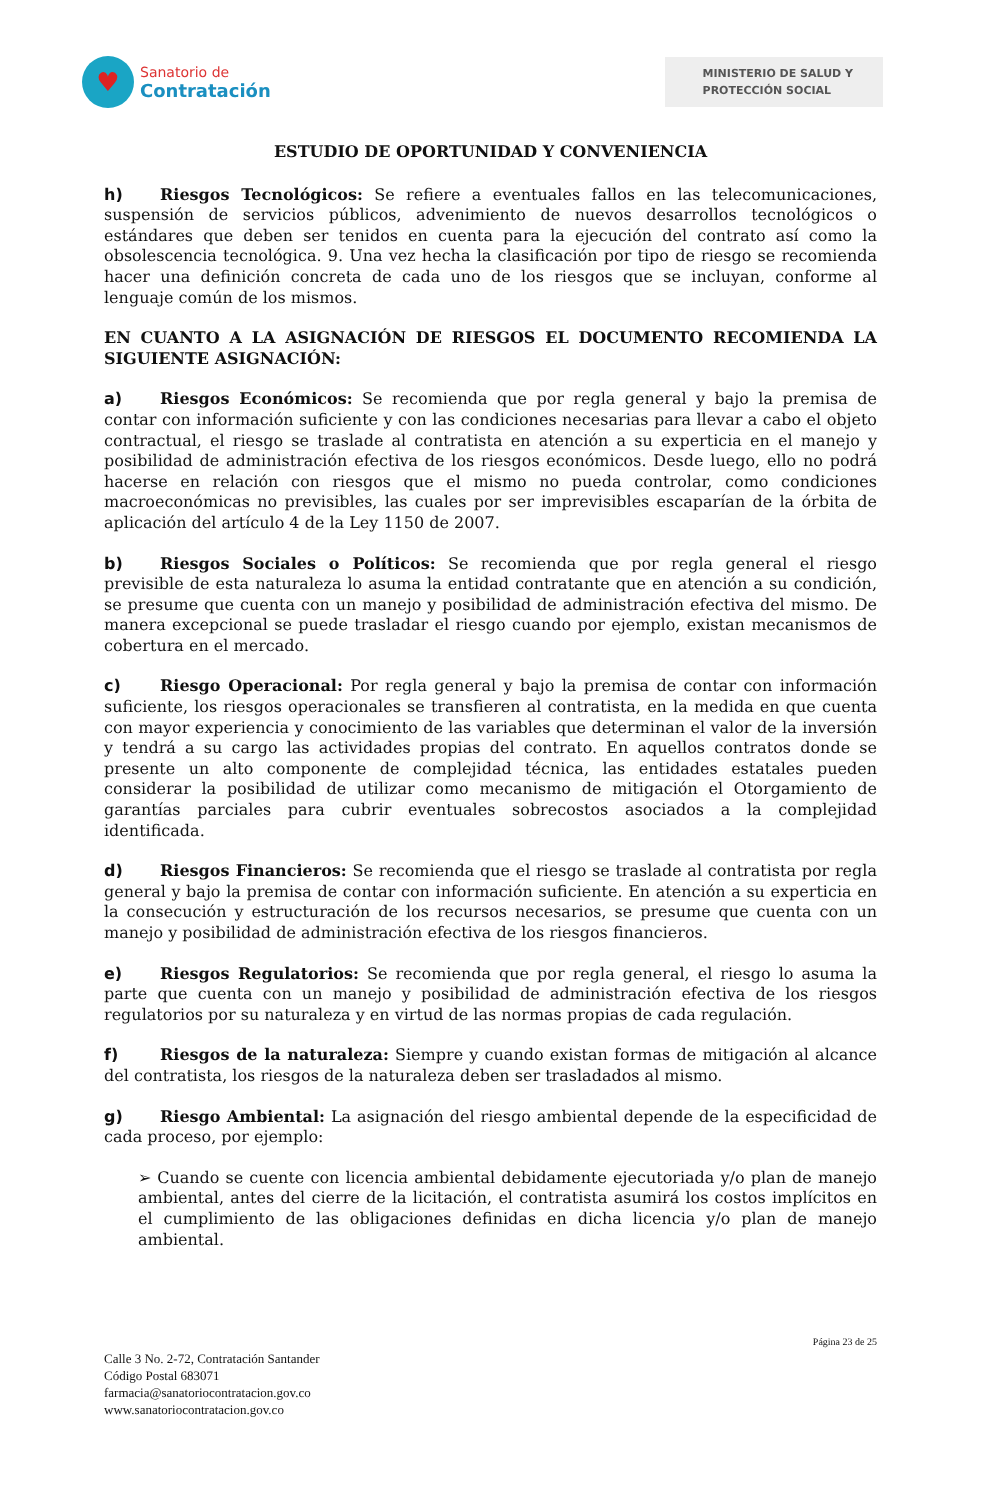♥
Sanatorio de
Contratación
MINISTERIO DE SALUD Y
PROTECCIÓN SOCIAL
ESTUDIO DE OPORTUNIDAD Y CONVENIENCIA
h) Riesgos Tecnológicos: Se refiere a eventuales fallos en las telecomunicaciones, suspensión de servicios públicos, advenimiento de nuevos desarrollos tecnológicos o estándares que deben ser tenidos en cuenta para la ejecución del contrato así como la obsolescencia tecnológica. 9. Una vez hecha la clasificación por tipo de riesgo se recomienda hacer una definición concreta de cada uno de los riesgos que se incluyan, conforme al lenguaje común de los mismos.
EN CUANTO A LA ASIGNACIÓN DE RIESGOS EL DOCUMENTO RECOMIENDA LA SIGUIENTE ASIGNACIÓN:
a) Riesgos Económicos: Se recomienda que por regla general y bajo la premisa de contar con información suficiente y con las condiciones necesarias para llevar a cabo el objeto contractual, el riesgo se traslade al contratista en atención a su experticia en el manejo y posibilidad de administración efectiva de los riesgos económicos. Desde luego, ello no podrá hacerse en relación con riesgos que el mismo no pueda controlar, como condiciones macroeconómicas no previsibles, las cuales por ser imprevisibles escaparían de la órbita de aplicación del artículo 4 de la Ley 1150 de 2007.
b) Riesgos Sociales o Políticos: Se recomienda que por regla general el riesgo previsible de esta naturaleza lo asuma la entidad contratante que en atención a su condición, se presume que cuenta con un manejo y posibilidad de administración efectiva del mismo. De manera excepcional se puede trasladar el riesgo cuando por ejemplo, existan mecanismos de cobertura en el mercado.
c) Riesgo Operacional: Por regla general y bajo la premisa de contar con información suficiente, los riesgos operacionales se transfieren al contratista, en la medida en que cuenta con mayor experiencia y conocimiento de las variables que determinan el valor de la inversión y tendrá a su cargo las actividades propias del contrato. En aquellos contratos donde se presente un alto componente de complejidad técnica, las entidades estatales pueden considerar la posibilidad de utilizar como mecanismo de mitigación el Otorgamiento de garantías parciales para cubrir eventuales sobrecostos asociados a la complejidad identificada.
d) Riesgos Financieros: Se recomienda que el riesgo se traslade al contratista por regla general y bajo la premisa de contar con información suficiente. En atención a su experticia en la consecución y estructuración de los recursos necesarios, se presume que cuenta con un manejo y posibilidad de administración efectiva de los riesgos financieros.
e) Riesgos Regulatorios: Se recomienda que por regla general, el riesgo lo asuma la parte que cuenta con un manejo y posibilidad de administración efectiva de los riesgos regulatorios por su naturaleza y en virtud de las normas propias de cada regulación.
f) Riesgos de la naturaleza: Siempre y cuando existan formas de mitigación al alcance del contratista, los riesgos de la naturaleza deben ser trasladados al mismo.
g) Riesgo Ambiental: La asignación del riesgo ambiental depende de la especificidad de cada proceso, por ejemplo:
➢ Cuando se cuente con licencia ambiental debidamente ejecutoriada y/o plan de manejo ambiental, antes del cierre de la licitación, el contratista asumirá los costos implícitos en el cumplimiento de las obligaciones definidas en dicha licencia y/o plan de manejo ambiental.
Página 23 de 25
Calle 3 No. 2-72, Contratación Santander
Código Postal 683071
farmacia@sanatoriocontratacion.gov.co
www.sanatoriocontratacion.gov.co